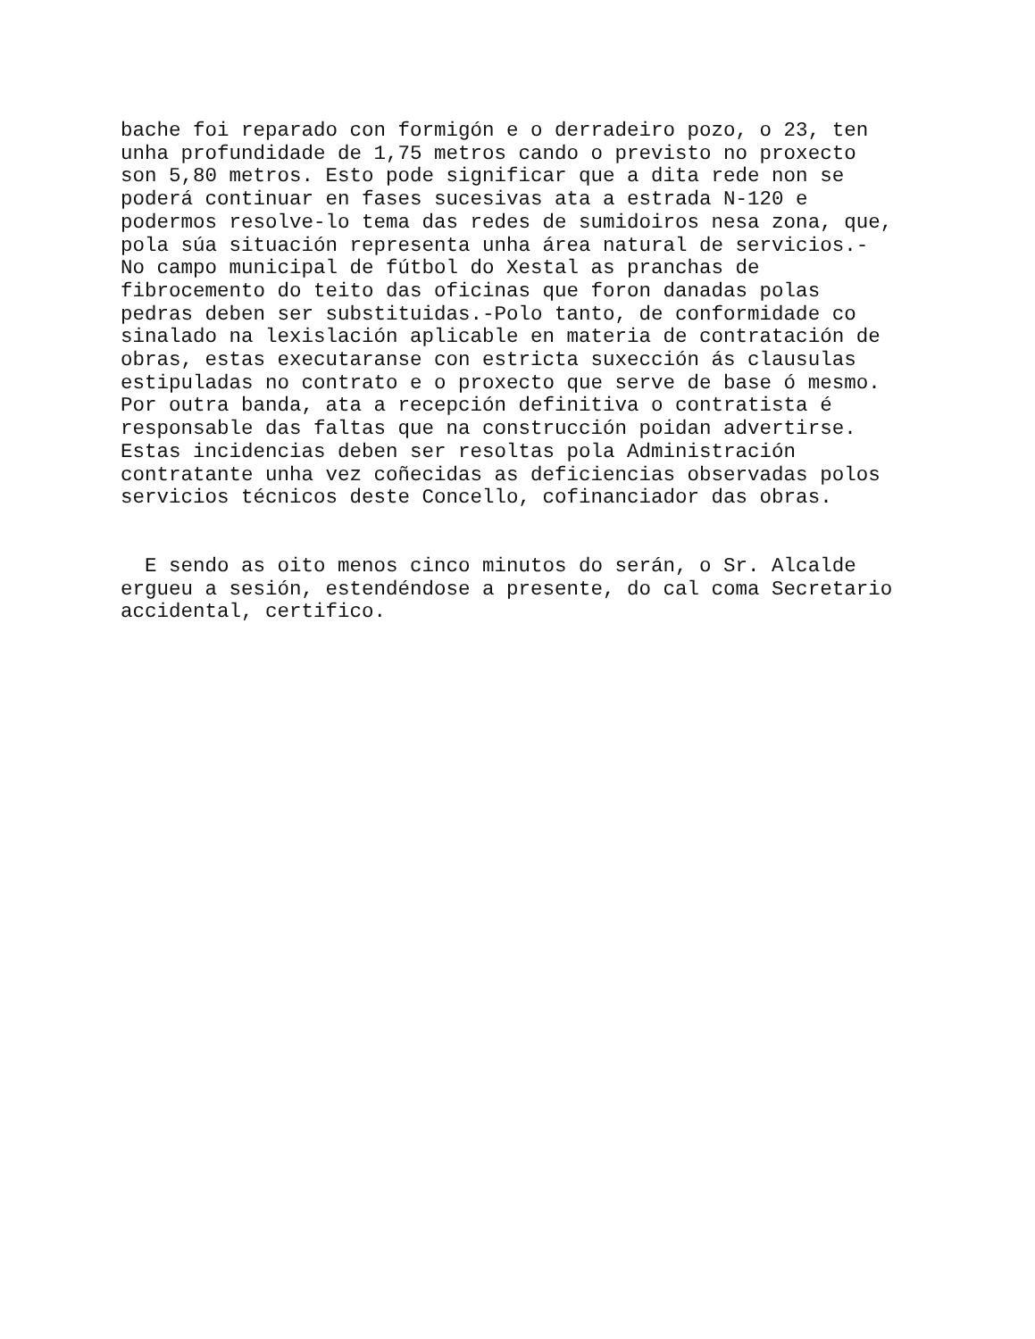bache foi reparado con formigón e o derradeiro pozo, o 23, ten unha profundidade de 1,75 metros cando o previsto no proxecto son 5,80 metros. Esto pode significar que a dita rede non se poderá continuar en fases sucesivas ata a estrada N-120 e podermos resolve-lo tema das redes de sumidoiros nesa zona, que, pola súa situación representa unha área natural de servicios.- No campo municipal de fútbol do Xestal as pranchas de fibrocemento do teito das oficinas que foron danadas polas pedras deben ser substituidas.-Polo tanto, de conformidade co sinalado na lexislación aplicable en materia de contratación de obras, estas executaranse con estricta suxección ás clausulas estipuladas no contrato e o proxecto que serve de base ó mesmo. Por outra banda, ata a recepción definitiva o contratista é responsable das faltas que na construcción poidan advertirse. Estas incidencias deben ser resoltas pola Administración contratante unha vez coñecidas as deficiencias observadas polos servicios técnicos deste Concello, cofinanciador das obras.
E sendo as oito menos cinco minutos do serán, o Sr. Alcalde ergueu a sesión, estendéndose a presente, do cal coma Secretario accidental, certifico.